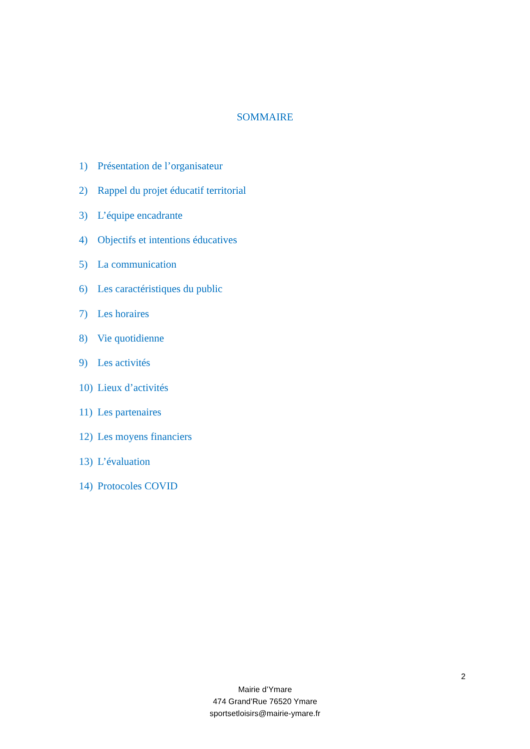SOMMAIRE
1) Présentation de l’organisateur
2) Rappel du projet éducatif territorial
3) L’équipe encadrante
4) Objectifs et intentions éducatives
5) La communication
6) Les caractéristiques du public
7) Les horaires
8) Vie quotidienne
9) Les activités
10) Lieux d’activités
11) Les partenaires
12) Les moyens financiers
13) L’évaluation
14) Protocoles COVID
2
Mairie d’Ymare
474 Grand’Rue 76520 Ymare
sportsetloisirs@mairie-ymare.fr